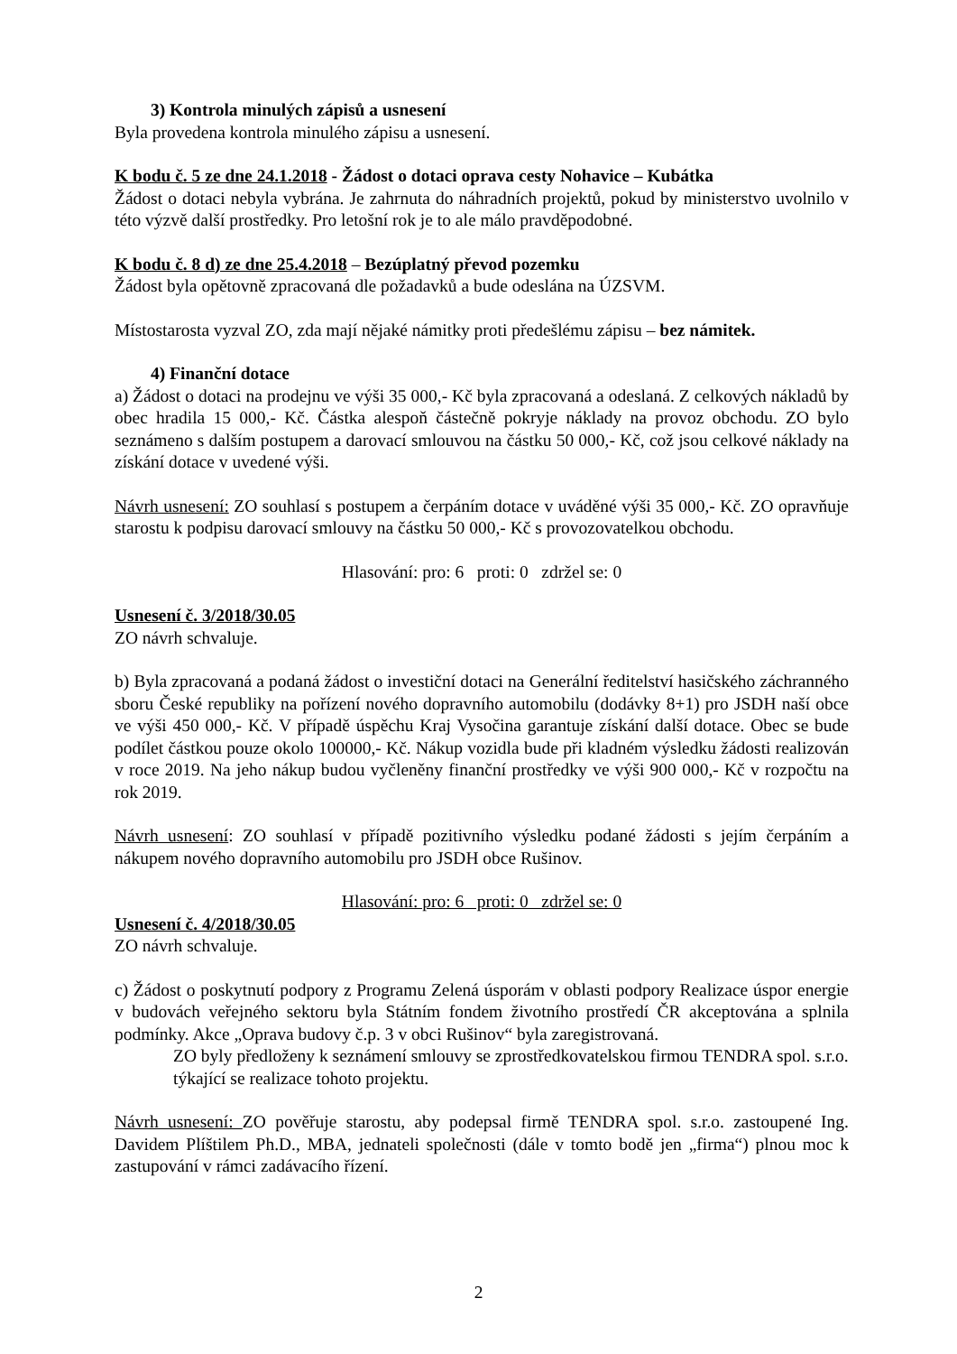3) Kontrola minulých zápisů a usnesení
Byla provedena kontrola minulého zápisu a usnesení.
K bodu č. 5 ze dne 24.1.2018 - Žádost o dotaci oprava cesty Nohavice – Kubátka
Žádost o dotaci nebyla vybrána. Je zahrnuta do náhradních projektů, pokud by ministerstvo uvolnilo v této výzvě další prostředky. Pro letošní rok je to ale málo pravděpodobné.
K bodu č. 8 d) ze dne 25.4.2018 – Bezúplatný převod pozemku
Žádost byla opětovně zpracovaná dle požadavků a bude odeslána na ÚZSVM.
Místostarosta vyzval ZO, zda mají nějaké námitky proti předešlému zápisu – bez námitek.
4) Finanční dotace
a) Žádost o dotaci na prodejnu ve výši 35 000,- Kč byla zpracovaná a odeslaná. Z celkových nákladů by obec hradila 15 000,- Kč. Částka alespoň částečně pokryje náklady na provoz obchodu. ZO bylo seznámeno s dalším postupem a darovací smlouvou na částku 50 000,- Kč, což jsou celkové náklady na získání dotace v uvedené výši.
Návrh usnesení: ZO souhlasí s postupem a čerpáním dotace v uváděné výši 35 000,- Kč. ZO opravňuje starostu k podpisu darovací smlouvy na částku 50 000,- Kč s provozovatelkou obchodu.
Hlasování: pro: 6 proti: 0 zdržel se: 0
Usnesení č. 3/2018/30.05
ZO návrh schvaluje.
b) Byla zpracovaná a podaná žádost o investiční dotaci na Generální ředitelství hasičského záchranného sboru České republiky na pořízení nového dopravního automobilu (dodávky 8+1) pro JSDH naší obce ve výši 450 000,- Kč. V případě úspěchu Kraj Vysočina garantuje získání další dotace. Obec se bude podílet částkou pouze okolo 100000,- Kč. Nákup vozidla bude při kladném výsledku žádosti realizován v roce 2019. Na jeho nákup budou vyčleněny finanční prostředky ve výši 900 000,- Kč v rozpočtu na rok 2019.
Návrh usnesení: ZO souhlasí v případě pozitivního výsledku podané žádosti s jejím čerpáním a nákupem nového dopravního automobilu pro JSDH obce Rušinov.
Hlasování: pro: 6 proti: 0 zdržel se: 0
Usnesení č. 4/2018/30.05
ZO návrh schvaluje.
c) Žádost o poskytnutí podpory z Programu Zelená úsporám v oblasti podpory Realizace úspor energie v budovách veřejného sektoru byla Státním fondem životního prostředí ČR akceptována a splnila podmínky. Akce „Oprava budovy č.p. 3 v obci Rušinov“ byla zaregistrovaná.
ZO byly předloženy k seznámení smlouvy se zprostředkovatelskou firmou TENDRA spol. s.r.o. týkající se realizace tohoto projektu.
Návrh usnesení: ZO pověřuje starostu, aby podepsal firmě TENDRA spol. s.r.o. zastoupené Ing. Davidem Plíštilem Ph.D., MBA, jednateli společnosti (dále v tomto bodě jen „firma“) plnou moc k zastupování v rámci zadávacího řízení.
2